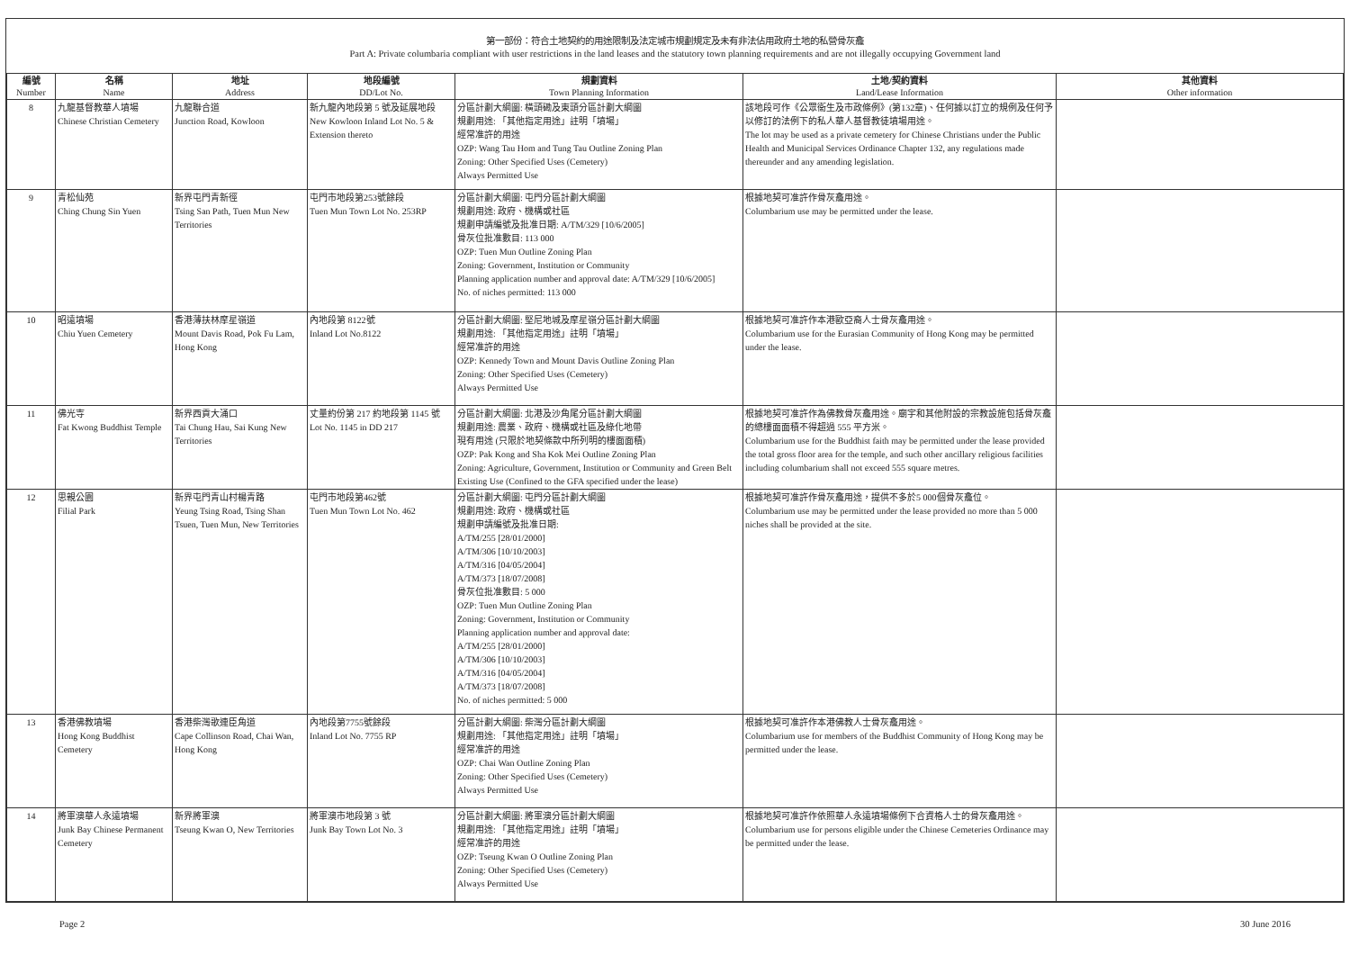第一部份：符合土地契約的用途限制及法定城市規劃規定及未有非法佔用政府土地的私營骨灰龕
Part A: Private columbaria compliant with user restrictions in the land leases and the statutory town planning requirements and are not illegally occupying Government land
| 編號 Number | 名稱 Name | 地址 Address | 地段編號 DD/Lot No. | 規劃資料 Town Planning Information | 土地/契約資料 Land/Lease Information | 其他資料 Other information |
| --- | --- | --- | --- | --- | --- | --- |
| 8 | 九龍基督教華人墳場 Chinese Christian Cemetery | 九龍聯合道 Junction Road, Kowloon | 新九龍內地段第 5 號及延展地段 New Kowloon Inland Lot No. 5 & Extension thereto | 分區計劃大綱圖: 橫頭磡及東頭分區計劃大綱圖 規劃用途: 「其他指定用途」註明「墳場」 經常准許的用途 OZP: Wang Tau Hom and Tung Tau Outline Zoning Plan Zoning: Other Specified Uses (Cemetery) Always Permitted Use | 該地段可作《公眾衞生及市政條例》(第132章)、任何據以訂立的規例及任何予以修訂的法例下的私人華人基督教徒墳場用途。 The lot may be used as a private cemetery for Chinese Christians under the Public Health and Municipal Services Ordinance Chapter 132, any regulations made thereunder and any amending legislation. | |
| 9 | 青松仙苑 Ching Chung Sin Yuen | 新界屯門青新徑 Tsing San Path, Tuen Mun New Territories | 屯門市地段第253號餘段 Tuen Mun Town Lot No. 253RP | 分區計劃大綱圖: 屯門分區計劃大綱圖 規劃用途: 政府、機構或社區 規劃申請編號及批准日期: A/TM/329 [10/6/2005] 骨灰位批准數目: 113 000 OZP: Tuen Mun Outline Zoning Plan Zoning: Government, Institution or Community Planning application number and approval date: A/TM/329 [10/6/2005] No. of niches permitted: 113 000 | 根據地契可准許作骨灰龕用途。 Columbarium use may be permitted under the lease. | |
| 10 | 昭遠墳場 Chiu Yuen Cemetery | 香港薄扶林摩星嶺道 Mount Davis Road, Pok Fu Lam, Hong Kong | 內地段第 8122號 Inland Lot No.8122 | 分區計劃大綱圖: 堅尼地城及摩星嶺分區計劃大綱圖 規劃用途: 「其他指定用途」註明「墳場」 經常准許的用途 OZP: Kennedy Town and Mount Davis Outline Zoning Plan Zoning: Other Specified Uses (Cemetery) Always Permitted Use | 根據地契可准許作本港歐亞裔人士骨灰龕用途。 Columbarium use for the Eurasian Community of Hong Kong may be permitted under the lease. | |
| 11 | 佛光寺 Fat Kwong Buddhist Temple | 新界西貢大涌口 Tai Chung Hau, Sai Kung New Territories | 丈量約份第 217 約地段第 1145 號 Lot No. 1145 in DD 217 | 分區計劃大綱圖: 北港及沙角尾分區計劃大綱圖 規劃用途: 農業、政府、機構或社區及綠化地帶 現有用途 (只限於地契條款中所列明的樓面面積) OZP: Pak Kong and Sha Kok Mei Outline Zoning Plan Zoning: Agriculture, Government, Institution or Community and Green Belt Existing Use (Confined to the GFA specified under the lease) | 根據地契可准許作為佛教骨灰龕用途。廟宇和其他附設的宗教設施包括骨灰龕的總樓面面積不得超過 555 平方米。 Columbarium use for the Buddhist faith may be permitted under the lease provided the total gross floor area for the temple, and such other ancillary religious facilities including columbarium shall not exceed 555 square metres. | |
| 12 | 思親公園 Filial Park | 新界屯門青山村楊青路 Yeung Tsing Road, Tsing Shan Tsuen, Tuen Mun, New Territories | 屯門市地段第462號 Tuen Mun Town Lot No. 462 | 分區計劃大綱圖: 屯門分區計劃大綱圖 規劃用途: 政府、機構或社區 規劃申請編號及批准日期: A/TM/255 [28/01/2000] A/TM/306 [10/10/2003] A/TM/316 [04/05/2004] A/TM/373 [18/07/2008] 骨灰位批准數目: 5 000 OZP: Tuen Mun Outline Zoning Plan Zoning: Government, Institution or Community Planning application number and approval date: A/TM/255 [28/01/2000] A/TM/306 [10/10/2003] A/TM/316 [04/05/2004] A/TM/373 [18/07/2008] No. of niches permitted: 5 000 | 根據地契可准許作骨灰龕用途，提供不多於5 000個骨灰龕位。 Columbarium use may be permitted under the lease provided no more than 5 000 niches shall be provided at the site. | |
| 13 | 香港佛教墳場 Hong Kong Buddhist Cemetery | 香港柴灣歌連臣角道 Cape Collinson Road, Chai Wan, Hong Kong | 內地段第7755號餘段 Inland Lot No. 7755 RP | 分區計劃大綱圖: 柴灣分區計劃大綱圖 規劃用途: 「其他指定用途」註明「墳場」 經常准許的用途 OZP: Chai Wan Outline Zoning Plan Zoning: Other Specified Uses (Cemetery) Always Permitted Use | 根據地契可准許作本港佛教人士骨灰龕用途。 Columbarium use for members of the Buddhist Community of Hong Kong may be permitted under the lease. | |
| 14 | 將軍澳華人永遠墳場 Junk Bay Chinese Permanent Cemetery | 新界將軍澳 Tseung Kwan O, New Territories | 將軍澳市地段第 3 號 Junk Bay Town Lot No. 3 | 分區計劃大綱圖: 將軍澳分區計劃大綱圖 規劃用途: 「其他指定用途」註明「墳場」 經常准許的用途 OZP: Tseung Kwan O Outline Zoning Plan Zoning: Other Specified Uses (Cemetery) Always Permitted Use | 根據地契可准許作依照華人永遠墳場條例下合資格人士的骨灰龕用途。 Columbarium use for persons eligible under the Chinese Cemeteries Ordinance may be permitted under the lease. | |
Page 2 30 June 2016